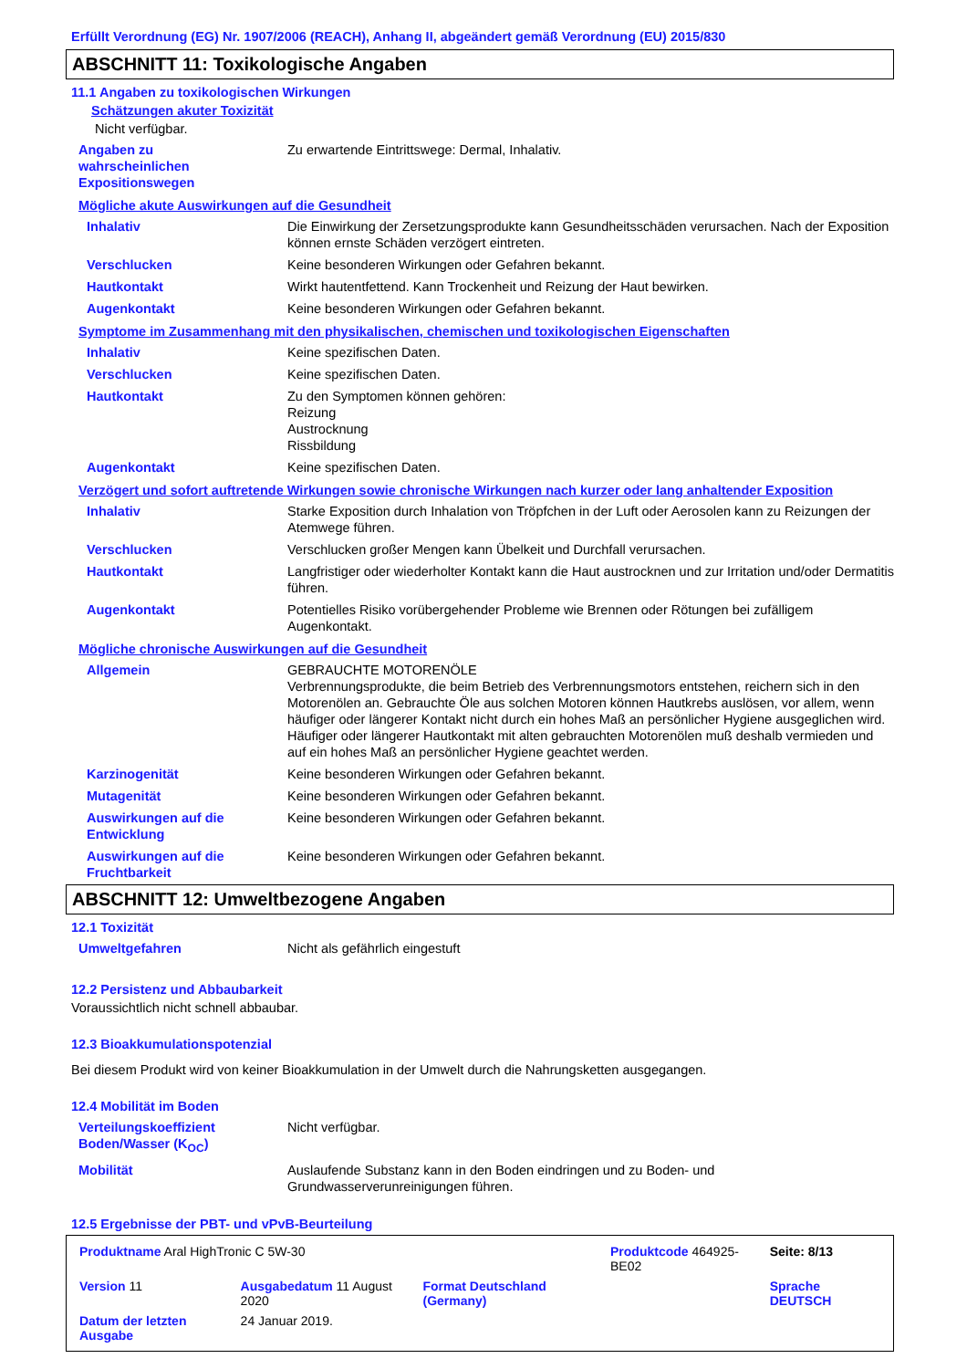Erfüllt Verordnung (EG) Nr. 1907/2006 (REACH), Anhang II, abgeändert gemäß Verordnung (EU) 2015/830
ABSCHNITT 11: Toxikologische Angaben
11.1 Angaben zu toxikologischen Wirkungen
Schätzungen akuter Toxizität
Nicht verfügbar.
| Angaben zu wahrscheinlichen Expositionswegen | Zu erwartende Eintrittswege: Dermal, Inhalativ. |
Mögliche akute Auswirkungen auf die Gesundheit
| Inhalativ | Die Einwirkung der Zersetzungsprodukte kann Gesundheitsschäden verursachen. Nach der Exposition können ernste Schäden verzögert eintreten. |
| Verschlucken | Keine besonderen Wirkungen oder Gefahren bekannt. |
| Hautkontakt | Wirkt hautentfettend. Kann Trockenheit und Reizung der Haut bewirken. |
| Augenkontakt | Keine besonderen Wirkungen oder Gefahren bekannt. |
Symptome im Zusammenhang mit den physikalischen, chemischen und toxikologischen Eigenschaften
| Inhalativ | Keine spezifischen Daten. |
| Verschlucken | Keine spezifischen Daten. |
| Hautkontakt | Zu den Symptomen können gehören: Reizung Austrocknung Rissbildung |
| Augenkontakt | Keine spezifischen Daten. |
Verzögert und sofort auftretende Wirkungen sowie chronische Wirkungen nach kurzer oder lang anhaltender Exposition
| Inhalativ | Starke Exposition durch Inhalation von Tröpfchen in der Luft oder Aerosolen kann zu Reizungen der Atemwege führen. |
| Verschlucken | Verschlucken großer Mengen kann Übelkeit und Durchfall verursachen. |
| Hautkontakt | Langfristiger oder wiederholter Kontakt kann die Haut austrocknen und zur Irritation und/oder Dermatitis führen. |
| Augenkontakt | Potentielles Risiko vorübergehender Probleme wie Brennen oder Rötungen bei zufälligem Augenkontakt. |
Mögliche chronische Auswirkungen auf die Gesundheit
| Allgemein | GEBRAUCHTE MOTORENÖLE Verbrennungsprodukte, die beim Betrieb des Verbrennungsmotors entstehen, reichern sich in den Motorenölen an. Gebrauchte Öle aus solchen Motoren können Hautkrebs auslösen, vor allem, wenn häufiger oder längerer Kontakt nicht durch ein hohes Maß an persönlicher Hygiene ausgeglichen wird. Häufiger oder längerer Hautkontakt mit alten gebrauchten Motorenölen muß deshalb vermieden und auf ein hohes Maß an persönlicher Hygiene geachtet werden. |
| Karzinogenität | Keine besonderen Wirkungen oder Gefahren bekannt. |
| Mutagenität | Keine besonderen Wirkungen oder Gefahren bekannt. |
| Auswirkungen auf die Entwicklung | Keine besonderen Wirkungen oder Gefahren bekannt. |
| Auswirkungen auf die Fruchtbarkeit | Keine besonderen Wirkungen oder Gefahren bekannt. |
ABSCHNITT 12: Umweltbezogene Angaben
12.1 Toxizität
| Umweltgefahren | Nicht als gefährlich eingestuft |
12.2 Persistenz und Abbaubarkeit
Voraussichtlich nicht schnell abbaubar.
12.3 Bioakkumulationspotenzial
Bei diesem Produkt wird von keiner Bioakkumulation in der Umwelt durch die Nahrungsketten ausgegangen.
12.4 Mobilität im Boden
| Verteilungskoeffizient Boden/Wasser (K<sub>OC</sub>) | Nicht verfügbar. |
| Mobilität | Auslaufende Substanz kann in den Boden eindringen und zu Boden- und Grundwasserverunreinigungen führen. |
12.5 Ergebnisse der PBT- und vPvB-Beurteilung
| Produktname Aral HighTronic C 5W-30 | | | Produktcode 464925-BE02 | Seite: 8/13 |
| Version 11 | Ausgabedatum 11 August 2020 | Format Deutschland (Germany) | | Sprache DEUTSCH |
| Datum der letzten Ausgabe | 24 Januar 2019. | | | |